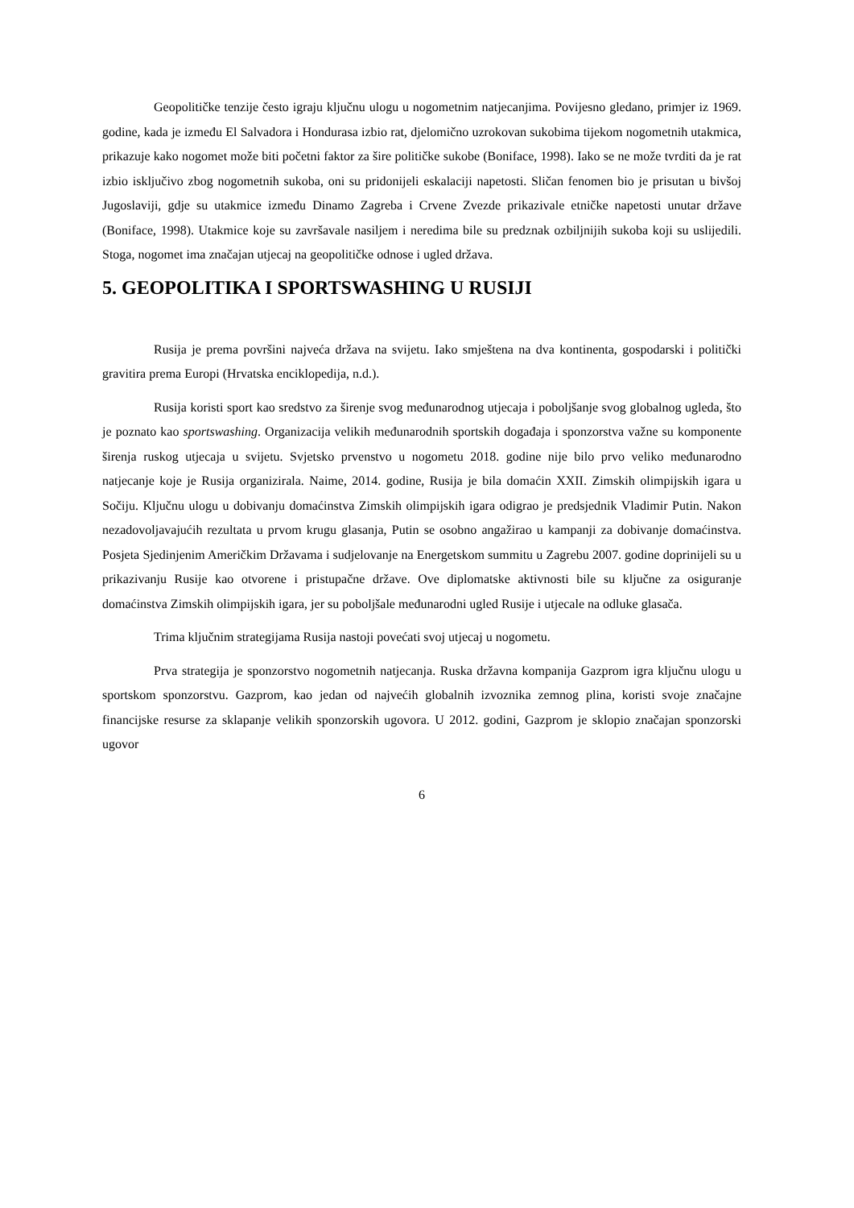Geopolitičke tenzije često igraju ključnu ulogu u nogometnim natjecanjima. Povijesno gledano, primjer iz 1969. godine, kada je između El Salvadora i Hondurasa izbio rat, djelomično uzrokovan sukobima tijekom nogometnih utakmica, prikazuje kako nogomet može biti početni faktor za šire političke sukobe (Boniface, 1998). Iako se ne može tvrditi da je rat izbio isključivo zbog nogometnih sukoba, oni su pridonijeli eskalaciji napetosti. Sličan fenomen bio je prisutan u bivšoj Jugoslaviji, gdje su utakmice između Dinamo Zagreba i Crvene Zvezde prikazivale etničke napetosti unutar države (Boniface, 1998). Utakmice koje su završavale nasiljem i neredima bile su predznak ozbiljnijih sukoba koji su uslijedili. Stoga, nogomet ima značajan utjecaj na geopolitičke odnose i ugled država.
5. GEOPOLITIKA I SPORTSWASHING U RUSIJI
Rusija je prema površini najveća država na svijetu. Iako smještena na dva kontinenta, gospodarski i politički gravitira prema Europi (Hrvatska enciklopedija, n.d.).
Rusija koristi sport kao sredstvo za širenje svog međunarodnog utjecaja i poboljšanje svog globalnog ugleda, što je poznato kao sportswashing. Organizacija velikih međunarodnih sportskih događaja i sponzorstva važne su komponente širenja ruskog utjecaja u svijetu. Svjetsko prvenstvo u nogometu 2018. godine nije bilo prvo veliko međunarodno natjecanje koje je Rusija organizirala. Naime, 2014. godine, Rusija je bila domaćin XXII. Zimskih olimpijskih igara u Sočiju. Ključnu ulogu u dobivanju domaćinstva Zimskih olimpijskih igara odigrao je predsjednik Vladimir Putin. Nakon nezadovoljavajućih rezultata u prvom krugu glasanja, Putin se osobno angažirao u kampanji za dobivanje domaćinstva. Posjeta Sjedinjenim Američkim Državama i sudjelovanje na Energetskom summitu u Zagrebu 2007. godine doprinijeli su u prikazivanju Rusije kao otvorene i pristupačne države. Ove diplomatske aktivnosti bile su ključne za osiguranje domaćinstva Zimskih olimpijskih igara, jer su poboljšale međunarodni ugled Rusije i utjecale na odluke glasača.
Trima ključnim strategijama Rusija nastoji povećati svoj utjecaj u nogometu.
Prva strategija je sponzorstvo nogometnih natjecanja. Ruska državna kompanija Gazprom igra ključnu ulogu u sportskom sponzorstvu. Gazprom, kao jedan od najvećih globalnih izvoznika zemnog plina, koristi svoje značajne financijske resurse za sklapanje velikih sponzorskih ugovora. U 2012. godini, Gazprom je sklopio značajan sponzorski ugovor
6